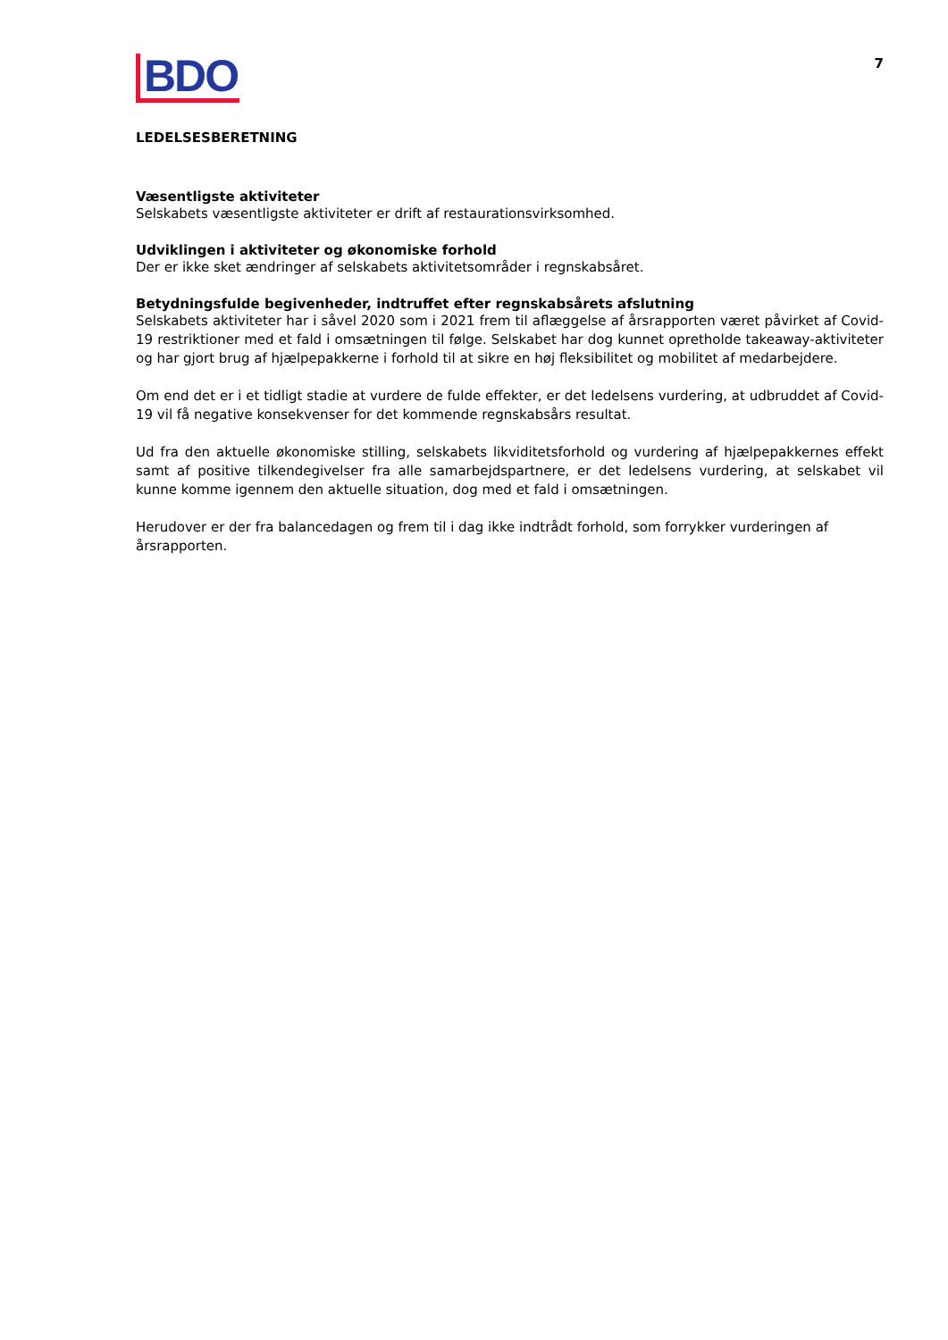7
BDO
LEDELSESBERETNING
Væsentligste aktiviteter
Selskabets væsentligste aktiviteter er drift af restaurationsvirksomhed.
Udviklingen i aktiviteter og økonomiske forhold
Der er ikke sket ændringer af selskabets aktivitetsområder i regnskabsåret.
Betydningsfulde begivenheder, indtruffet efter regnskabsårets afslutning
Selskabets aktiviteter har i såvel 2020 som i 2021 frem til aflæggelse af årsrapporten været påvirket af Covid-19 restriktioner med et fald i omsætningen til følge. Selskabet har dog kunnet opretholde takeaway-aktiviteter og har gjort brug af hjælpepakkerne i forhold til at sikre en høj fleksibilitet og mobilitet af medarbejdere.
Om end det er i et tidligt stadie at vurdere de fulde effekter, er det ledelsens vurdering, at udbruddet af Covid-19 vil få negative konsekvenser for det kommende regnskabsårs resultat.
Ud fra den aktuelle økonomiske stilling, selskabets likviditetsforhold og vurdering af hjælpepakkernes effekt samt af positive tilkendegivelser fra alle samarbejdspartnere, er det ledelsens vurdering, at selskabet vil kunne komme igennem den aktuelle situation, dog med et fald i omsætningen.
Herudover er der fra balancedagen og frem til i dag ikke indtrådt forhold, som forrykker vurderingen af årsrapporten.